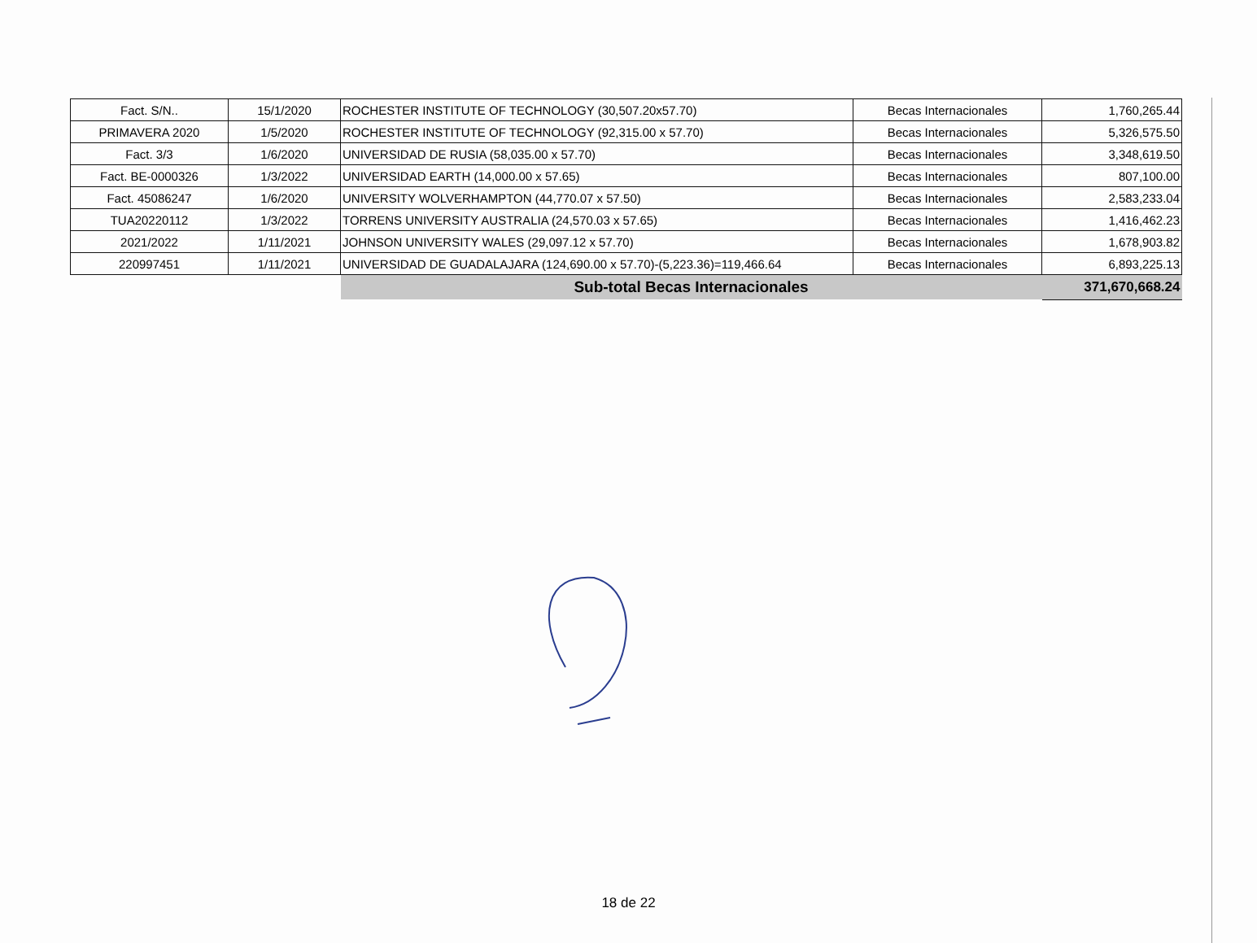| Fact. S/N.. | 15/1/2020 | ROCHESTER INSTITUTE OF TECHNOLOGY (30,507.20x57.70) | Becas Internacionales | 1,760,265.44 |
| PRIMAVERA 2020 | 1/5/2020 | ROCHESTER INSTITUTE OF TECHNOLOGY (92,315.00 x 57.70) | Becas Internacionales | 5,326,575.50 |
| Fact. 3/3 | 1/6/2020 | UNIVERSIDAD DE RUSIA (58,035.00 x 57.70) | Becas Internacionales | 3,348,619.50 |
| Fact. BE-0000326 | 1/3/2022 | UNIVERSIDAD EARTH (14,000.00 x 57.65) | Becas Internacionales | 807,100.00 |
| Fact. 45086247 | 1/6/2020 | UNIVERSITY WOLVERHAMPTON (44,770.07 x 57.50) | Becas Internacionales | 2,583,233.04 |
| TUA20220112 | 1/3/2022 | TORRENS UNIVERSITY AUSTRALIA (24,570.03 x 57.65) | Becas Internacionales | 1,416,462.23 |
| 2021/2022 | 1/11/2021 | JOHNSON UNIVERSITY WALES (29,097.12 x 57.70) | Becas Internacionales | 1,678,903.82 |
| 220997451 | 1/11/2021 | UNIVERSIDAD DE GUADALAJARA (124,690.00 x 57.70)-(5,223.36)=119,466.64 | Becas Internacionales | 6,893,225.13 |
| | | Sub-total Becas Internacionales | | 371,670,668.24 |
18 de 22